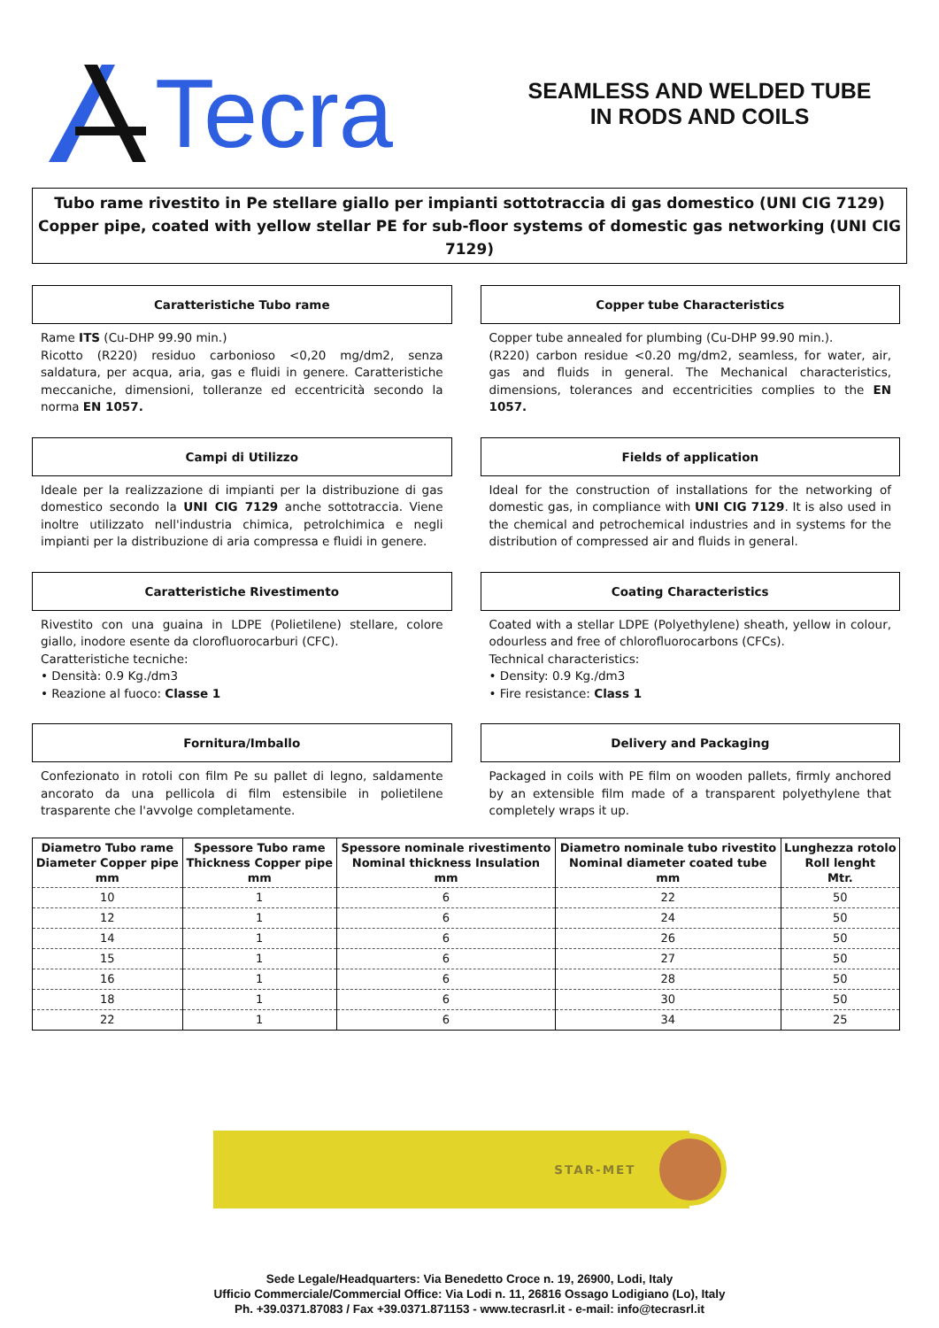Tecra
SEAMLESS AND WELDED TUBE
IN RODS AND COILS
Tubo rame rivestito in Pe stellare giallo per impianti sottotraccia di gas domestico (UNI CIG 7129)
Copper pipe, coated with yellow stellar PE for sub-floor systems of domestic gas networking (UNI CIG 7129)
Caratteristiche Tubo rame
Rame ITS (Cu-DHP 99.90 min.)
Ricotto (R220) residuo carbonioso <0,20 mg/dm2, senza saldatura, per acqua, aria, gas e fluidi in genere. Caratteristiche meccaniche, dimensioni, tolleranze ed eccentricità secondo la norma EN 1057.
Campi di Utilizzo
Ideale per la realizzazione di impianti per la distribuzione di gas domestico secondo la UNI CIG 7129 anche sottotraccia. Viene inoltre utilizzato nell'industria chimica, petrolchimica e negli impianti per la distribuzione di aria compressa e fluidi in genere.
Caratteristiche Rivestimento
Rivestito con una guaina in LDPE (Polietilene) stellare, colore giallo, inodore esente da clorofluorocarburi (CFC).
Caratteristiche tecniche:
• Densità: 0.9 Kg./dm3
• Reazione al fuoco: Classe 1
Fornitura/Imballo
Confezionato in rotoli con film Pe su pallet di legno, saldamente ancorato da una pellicola di film estensibile in polietilene trasparente che l'avvolge completamente.
Copper tube Characteristics
Copper tube annealed for plumbing (Cu-DHP 99.90 min.).
(R220) carbon residue <0.20 mg/dm2, seamless, for water, air, gas and fluids in general. The Mechanical characteristics, dimensions, tolerances and eccentricities complies to the EN 1057.
Fields of application
Ideal for the construction of installations for the networking of domestic gas, in compliance with UNI CIG 7129. It is also used in the chemical and petrochemical industries and in systems for the distribution of compressed air and fluids in general.
Coating Characteristics
Coated with a stellar LDPE (Polyethylene) sheath, yellow in colour, odourless and free of chlorofluorocarbons (CFCs).
Technical characteristics:
• Density: 0.9 Kg./dm3
• Fire resistance: Class 1
Delivery and Packaging
Packaged in coils with PE film on wooden pallets, firmly anchored by an extensible film made of a transparent polyethylene that completely wraps it up.
| Diametro Tubo rame Diameter Copper pipe mm | Spessore Tubo rame Thickness Copper pipe mm | Spessore nominale rivestimento Nominal thickness Insulation mm | Diametro nominale tubo rivestito Nominal diameter coated tube mm | Lunghezza rotolo Roll lenght Mtr. |
| --- | --- | --- | --- | --- |
| 10 | 1 | 6 | 22 | 50 |
| 12 | 1 | 6 | 24 | 50 |
| 14 | 1 | 6 | 26 | 50 |
| 15 | 1 | 6 | 27 | 50 |
| 16 | 1 | 6 | 28 | 50 |
| 18 | 1 | 6 | 30 | 50 |
| 22 | 1 | 6 | 34 | 25 |
STAR-MET
Sede Legale/Headquarters: Via Benedetto Croce n. 19, 26900, Lodi, Italy
Ufficio Commerciale/Commercial Office: Via Lodi n. 11, 26816 Ossago Lodigiano (Lo), Italy
Ph. +39.0371.87083 / Fax +39.0371.871153 - www.tecrasrl.it - e-mail: info@tecrasrl.it